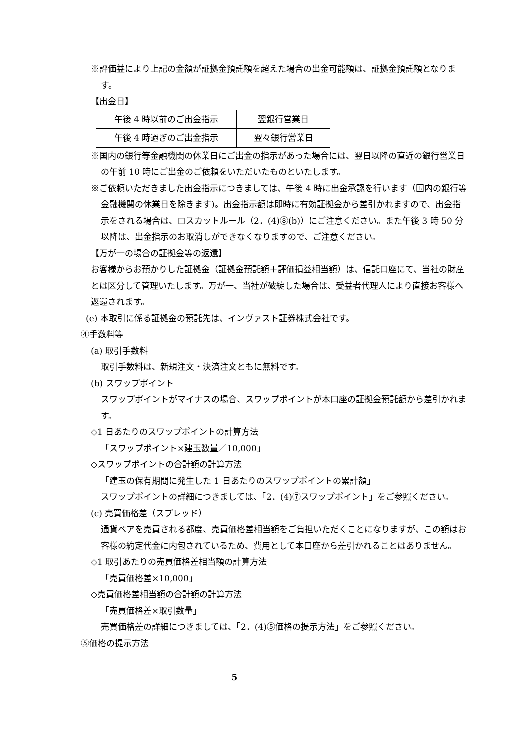※評価益により上記の金額が証拠金預託額を超えた場合の出金可能額は、証拠金預託額となります。
【出金日】
| 午後 4 時以前のご出金指示 | 翌銀行営業日 |
| 午後 4 時過ぎのご出金指示 | 翌々銀行営業日 |
※国内の銀行等金融機関の休業日にご出金の指示があった場合には、翌日以降の直近の銀行営業日の午前 10 時にご出金のご依頼をいただいたものといたします。
※ご依頼いただきました出金指示につきましては、午後 4 時に出金承認を行います（国内の銀行等金融機関の休業日を除きます)。出金指示額は即時に有効証拠金から差引かれますので、出金指示をされる場合は、ロスカットルール（2．(4)⑧(b)）にご注意ください。また午後 3 時 50 分以降は、出金指示のお取消しができなくなりますので、ご注意ください。
【万が一の場合の証拠金等の返還】
お客様からお預かりした証拠金（証拠金預託額＋評価損益相当額）は、信託口座にて、当社の財産とは区分して管理いたします。万が一、当社が破綻した場合は、受益者代理人により直接お客様へ返還されます。
(e) 本取引に係る証拠金の預託先は、インヴァスト証券株式会社です。
④手数料等
(a) 取引手数料
取引手数料は、新規注文・決済注文ともに無料です。
(b) スワップポイント
スワップポイントがマイナスの場合、スワップポイントが本口座の証拠金預託額から差引かれます。
◇1 日あたりのスワップポイントの計算方法
「スワップポイント×建玉数量／10,000」
◇スワップポイントの合計額の計算方法
「建玉の保有期間に発生した 1 日あたりのスワップポイントの累計額」
スワップポイントの詳細につきましては、「2．(4)⑦スワップポイント」をご参照ください。
(c) 売買価格差（スプレッド）
通貨ペアを売買される都度、売買価格差相当額をご負担いただくことになりますが、この額はお客様の約定代金に内包されているため、費用として本口座から差引かれることはありません。
◇1 取引あたりの売買価格差相当額の計算方法
「売買価格差×10,000」
◇売買価格差相当額の合計額の計算方法
「売買価格差×取引数量」
売買価格差の詳細につきましては、「2．(4)⑤価格の提示方法」をご参照ください。
⑤価格の提示方法
5